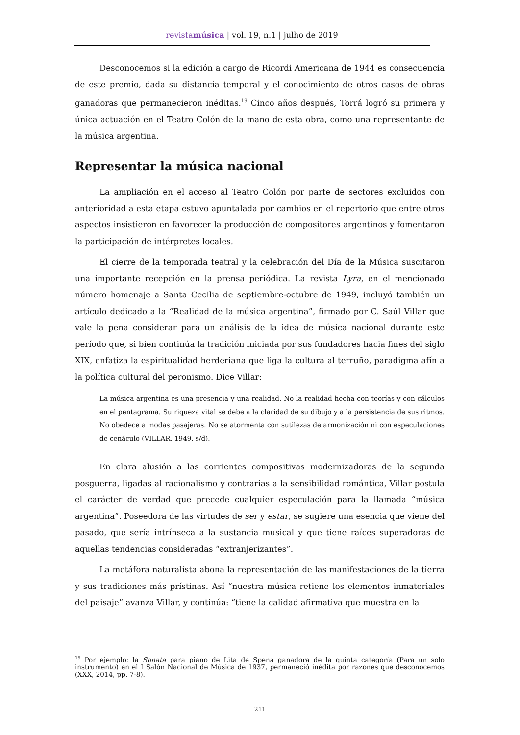revistamúsica | vol. 19, n.1 | julho de 2019
Desconocemos si la edición a cargo de Ricordi Americana de 1944 es consecuencia de este premio, dada su distancia temporal y el conocimiento de otros casos de obras ganadoras que permanecieron inéditas.<sup>19</sup> Cinco años después, Torrá logró su primera y única actuación en el Teatro Colón de la mano de esta obra, como una representante de la música argentina.
Representar la música nacional
La ampliación en el acceso al Teatro Colón por parte de sectores excluidos con anterioridad a esta etapa estuvo apuntalada por cambios en el repertorio que entre otros aspectos insistieron en favorecer la producción de compositores argentinos y fomentaron la participación de intérpretes locales.
El cierre de la temporada teatral y la celebración del Día de la Música suscitaron una importante recepción en la prensa periódica. La revista Lyra, en el mencionado número homenaje a Santa Cecilia de septiembre-octubre de 1949, incluyó también un artículo dedicado a la “Realidad de la música argentina”, firmado por C. Saúl Villar que vale la pena considerar para un análisis de la idea de música nacional durante este período que, si bien continúa la tradición iniciada por sus fundadores hacia fines del siglo XIX, enfatiza la espiritualidad herderiana que liga la cultura al terruño, paradigma afín a la política cultural del peronismo. Dice Villar:
La música argentina es una presencia y una realidad. No la realidad hecha con teorías y con cálculos en el pentagrama. Su riqueza vital se debe a la claridad de su dibujo y a la persistencia de sus ritmos. No obedece a modas pasajeras. No se atormenta con sutilezas de armonización ni con especulaciones de cenáculo (VILLAR, 1949, s/d).
En clara alusión a las corrientes compositivas modernizadoras de la segunda posguerra, ligadas al racionalismo y contrarias a la sensibilidad romántica, Villar postula el carácter de verdad que precede cualquier especulación para la llamada “música argentina”. Poseedora de las virtudes de ser y estar, se sugiere una esencia que viene del pasado, que sería intrínseca a la sustancia musical y que tiene raíces superadoras de aquellas tendencias consideradas “extranjerizantes”.
La metáfora naturalista abona la representación de las manifestaciones de la tierra y sus tradiciones más prístinas. Así “nuestra música retiene los elementos inmateriales del paisaje” avanza Villar, y continúa: “tiene la calidad afirmativa que muestra en la
<sup>19</sup> Por ejemplo: la Sonata para piano de Lita de Spena ganadora de la quinta categoría (Para un solo instrumento) en el I Salón Nacional de Música de 1937, permaneció inédita por razones que desconocemos (XXX, 2014, pp. 7-8).
211